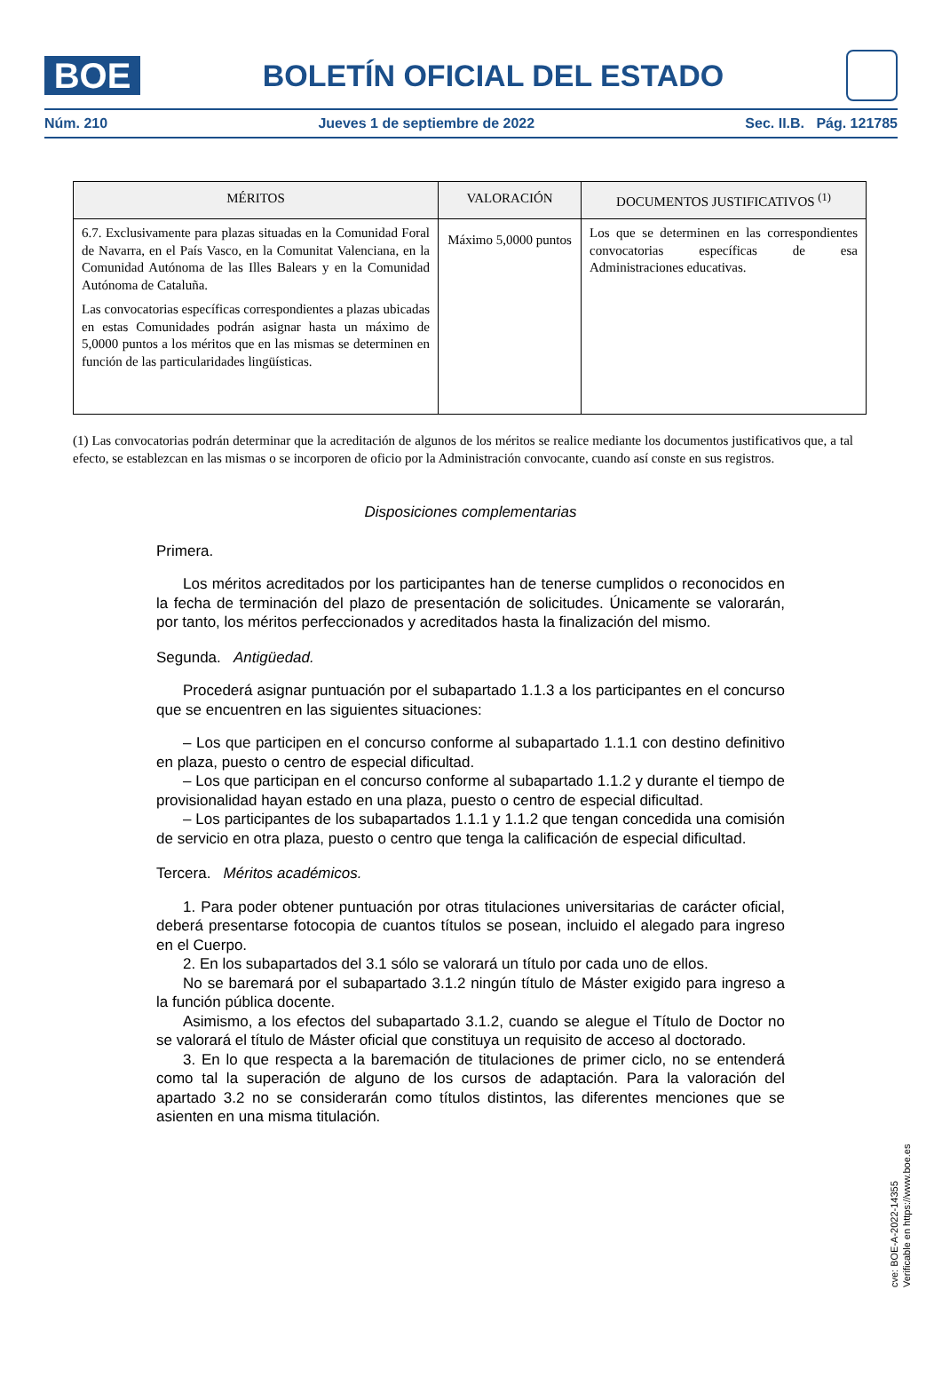BOE
BOLETÍN OFICIAL DEL ESTADO
Núm. 210 Jueves 1 de septiembre de 2022 Sec. II.B. Pág. 121785
| MÉRITOS | VALORACIÓN | DOCUMENTOS JUSTIFICATIVOS <sup>(1)</sup> |
| --- | --- | --- |
| 6.7. Exclusivamente para plazas situadas en la Comunidad Foral de Navarra, en el País Vasco, en la Comunitat Valenciana, en la Comunidad Autónoma de las Illes Balears y en la Comunidad Autónoma de Cataluña. Las convocatorias específicas correspondientes a plazas ubicadas en estas Comunidades podrán asignar hasta un máximo de 5,0000 puntos a los méritos que en las mismas se determinen en función de las particularidades lingüísticas. | Máximo 5,0000 puntos | Los que se determinen en las correspondientes convocatorias específicas de esa Administraciones educativas. |
(1) Las convocatorias podrán determinar que la acreditación de algunos de los méritos se realice mediante los documentos justificativos que, a tal efecto, se establezcan en las mismas o se incorporen de oficio por la Administración convocante, cuando así conste en sus registros.
Disposiciones complementarias
Primera.
Los méritos acreditados por los participantes han de tenerse cumplidos o reconocidos en la fecha de terminación del plazo de presentación de solicitudes. Únicamente se valorarán, por tanto, los méritos perfeccionados y acreditados hasta la finalización del mismo.
Segunda. Antigüedad.
Procederá asignar puntuación por el subapartado 1.1.3 a los participantes en el concurso que se encuentren en las siguientes situaciones:
– Los que participen en el concurso conforme al subapartado 1.1.1 con destino definitivo en plaza, puesto o centro de especial dificultad.
– Los que participan en el concurso conforme al subapartado 1.1.2 y durante el tiempo de provisionalidad hayan estado en una plaza, puesto o centro de especial dificultad.
– Los participantes de los subapartados 1.1.1 y 1.1.2 que tengan concedida una comisión de servicio en otra plaza, puesto o centro que tenga la calificación de especial dificultad.
Tercera. Méritos académicos.
1. Para poder obtener puntuación por otras titulaciones universitarias de carácter oficial, deberá presentarse fotocopia de cuantos títulos se posean, incluido el alegado para ingreso en el Cuerpo.
2. En los subapartados del 3.1 sólo se valorará un título por cada uno de ellos.
No se baremará por el subapartado 3.1.2 ningún título de Máster exigido para ingreso a la función pública docente.
Asimismo, a los efectos del subapartado 3.1.2, cuando se alegue el Título de Doctor no se valorará el título de Máster oficial que constituya un requisito de acceso al doctorado.
3. En lo que respecta a la baremación de titulaciones de primer ciclo, no se entenderá como tal la superación de alguno de los cursos de adaptación. Para la valoración del apartado 3.2 no se considerarán como títulos distintos, las diferentes menciones que se asienten en una misma titulación.
cve: BOE-A-2022-14355
Verificable en https://www.boe.es